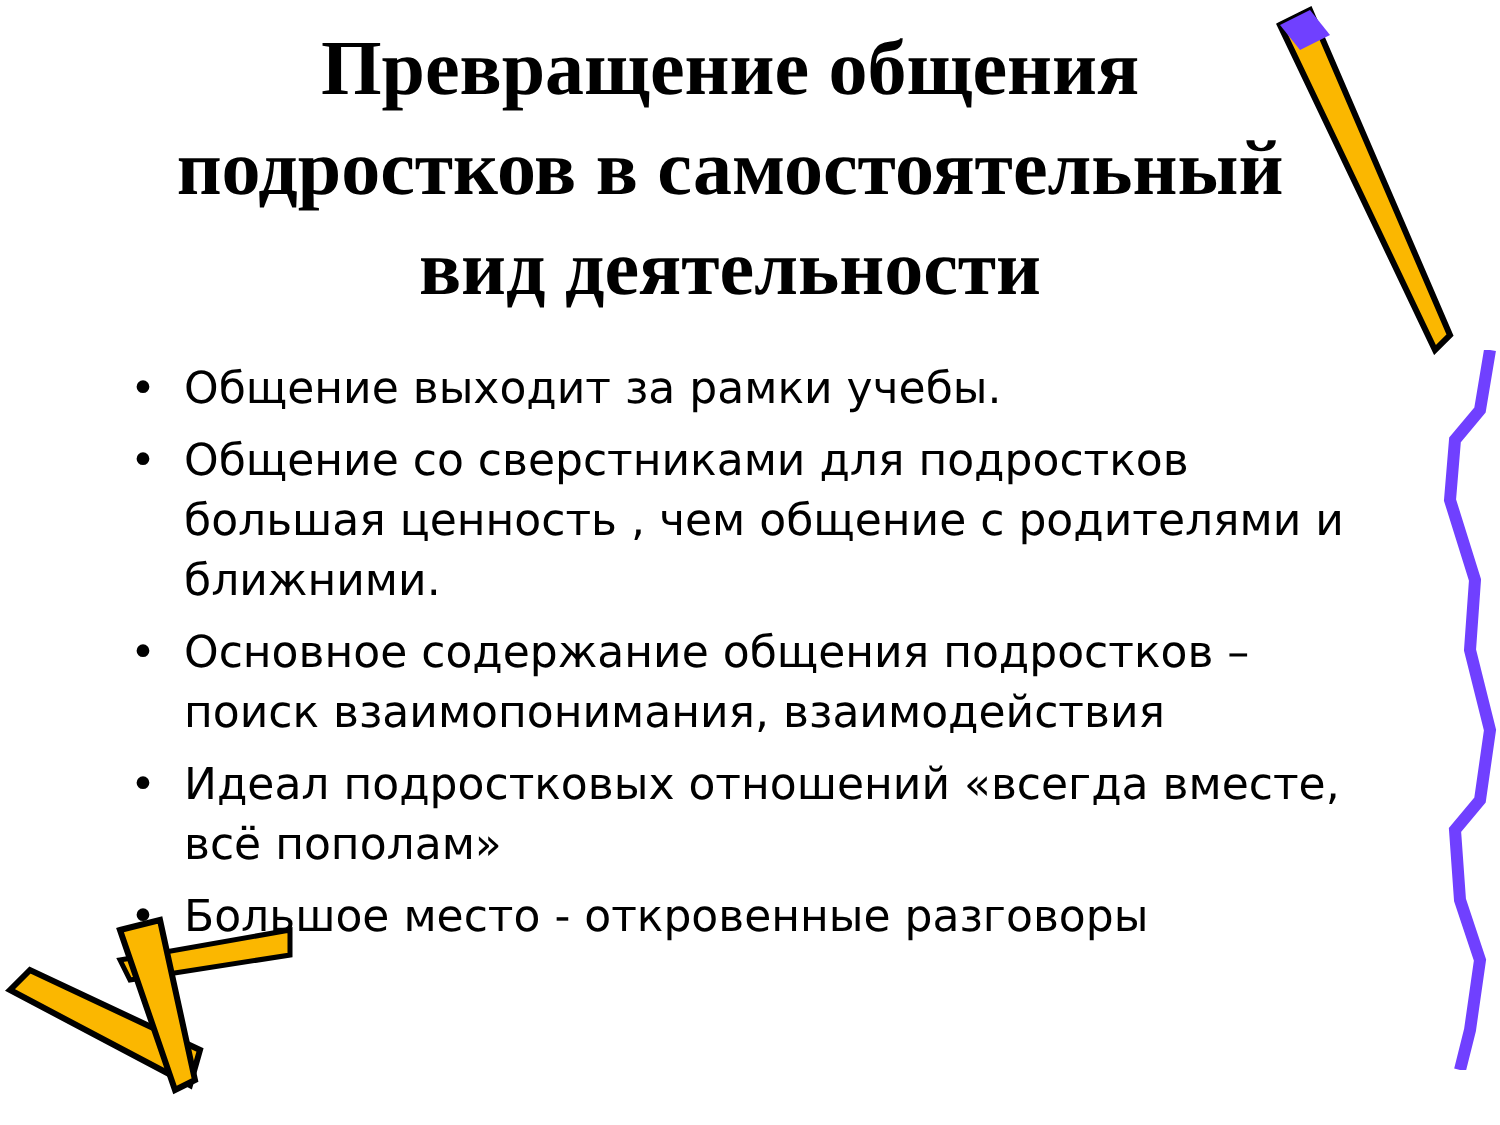Превращение общения
подростков в самостоятельный
вид деятельности
• Общение выходит за рамки учебы.
• Общение со сверстниками для подростков большая ценность , чем общение с родителями и ближними.
• Основное содержание общения подростков – поиск взаимопонимания, взаимодействия
• Идеал подростковых отношений «всегда вместе, всё пополам»
• Большое место - откровенные разговоры